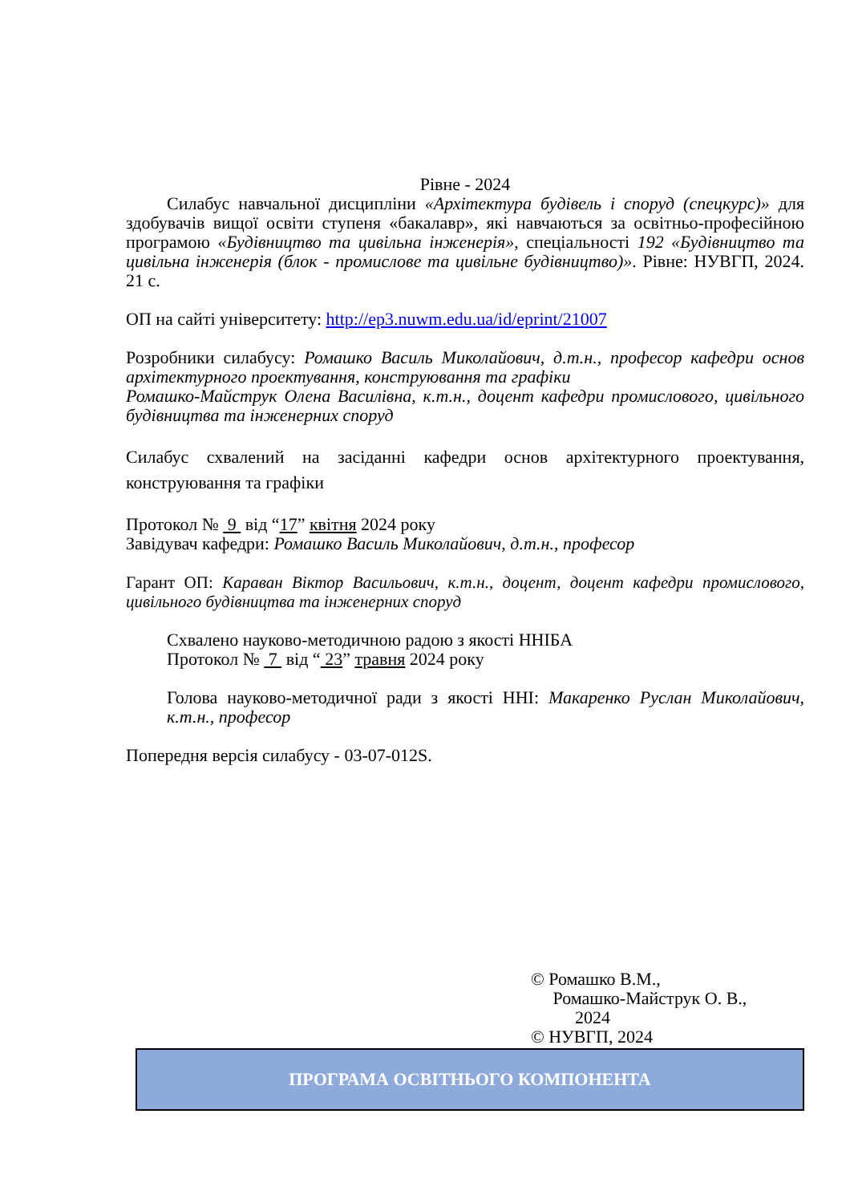Рівне - 2024
Силабус навчальної дисципліни «Архітектура будівель і споруд (спецкурс)» для здобувачів вищої освіти ступеня «бакалавр», які навчаються за освітньо-професійною програмою «Будівництво та цивільна інженерія», спеціальності 192 «Будівництво та цивільна інженерія (блок - промислове та цивільне будівництво)». Рівне: НУВГП, 2024. 21 с.
ОП на сайті університету: http://ep3.nuwm.edu.ua/id/eprint/21007
Розробники силабусу: Ромашко Василь Миколайович, д.т.н., професор кафедри основ архітектурного проектування, конструювання та графіки
Ромашко-Майструк Олена Василівна, к.т.н., доцент кафедри промислового, цивільного будівництва та інженерних споруд
Силабус схвалений на засіданні кафедри основ архітектурного проектування, конструювання та графіки
Протокол № 9 від “17” квітня 2024 року
Завідувач кафедри: Ромашко Василь Миколайович, д.т.н., професор
Гарант ОП: Караван Віктор Васильович, к.т.н., доцент, доцент кафедри промислового, цивільного будівництва та інженерних споруд
Схвалено науково-методичною радою з якості ННІБА
Протокол № 7 від “ 23” травня 2024 року
Голова науково-методичної ради з якості ННІ: Макаренко Руслан Миколайович, к.т.н., професор
Попередня версія силабусу - 03-07-012S.
© Ромашко В.М.,
Ромашко-Майструк О. В.,
2024
© НУВГП, 2024
ПРОГРАМА ОСВІТНЬОГО КОМПОНЕНТА